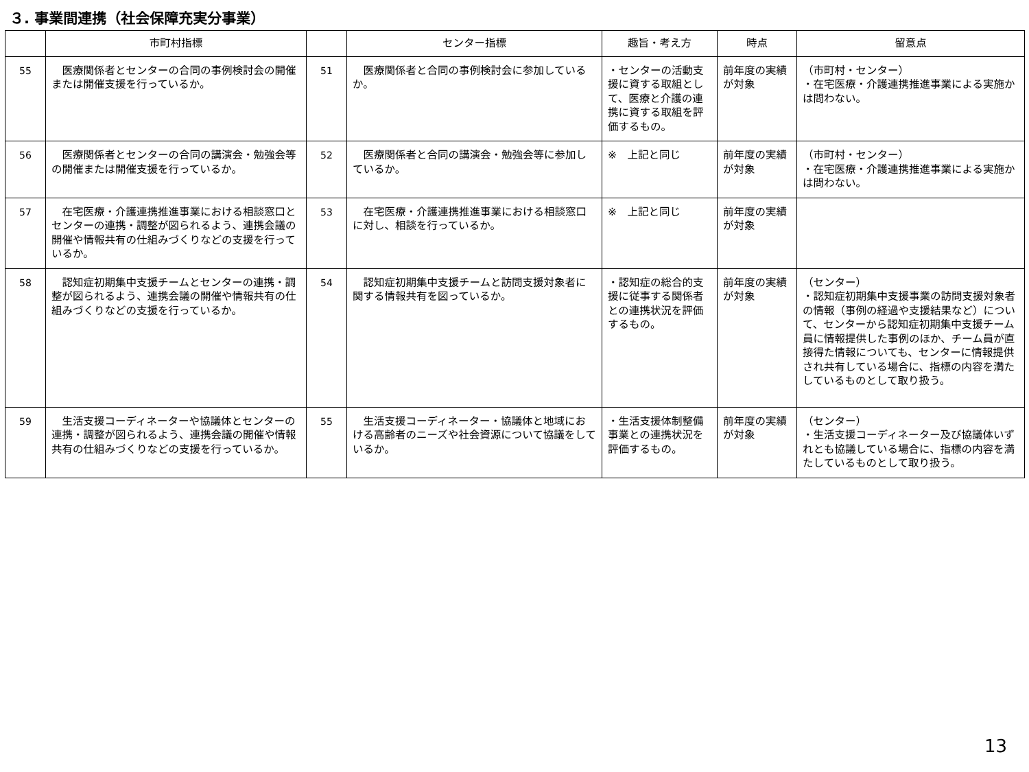３. 事業間連携（社会保障充実分事業）
| | 市町村指標 | | センター指標 | 趣旨・考え方 | 時点 | 留意点 |
| --- | --- | --- | --- | --- | --- | --- |
| 55 | 医療関係者とセンターの合同の事例検討会の開催または開催支援を行っているか。 | 51 | 医療関係者と合同の事例検討会に参加しているか。 | ・センターの活動支援に資する取組として、医療と介護の連携に資する取組を評価するもの。 | 前年度の実績が対象 | （市町村・センター） ・在宅医療・介護連携推進事業による実施かは問わない。 |
| 56 | 医療関係者とセンターの合同の講演会・勉強会等の開催または開催支援を行っているか。 | 52 | 医療関係者と合同の講演会・勉強会等に参加しているか。 | ※ 上記と同じ | 前年度の実績が対象 | （市町村・センター） ・在宅医療・介護連携推進事業による実施かは問わない。 |
| 57 | 在宅医療・介護連携推進事業における相談窓口とセンターの連携・調整が図られるよう、連携会議の開催や情報共有の仕組みづくりなどの支援を行っているか。 | 53 | 在宅医療・介護連携推進事業における相談窓口に対し、相談を行っているか。 | ※ 上記と同じ | 前年度の実績が対象 | |
| 58 | 認知症初期集中支援チームとセンターの連携・調整が図られるよう、連携会議の開催や情報共有の仕組みづくりなどの支援を行っているか。 | 54 | 認知症初期集中支援チームと訪問支援対象者に関する情報共有を図っているか。 | ・認知症の総合的支援に従事する関係者との連携状況を評価するもの。 | 前年度の実績が対象 | （センター） ・認知症初期集中支援事業の訪問支援対象者の情報（事例の経過や支援結果など）について、センターから認知症初期集中支援チーム員に情報提供した事例のほか、チーム員が直接得た情報についても、センターに情報提供され共有している場合に、指標の内容を満たしているものとして取り扱う。 |
| 59 | 生活支援コーディネーターや協議体とセンターの連携・調整が図られるよう、連携会議の開催や情報共有の仕組みづくりなどの支援を行っているか。 | 55 | 生活支援コーディネーター・協議体と地域における高齢者のニーズや社会資源について協議をしているか。 | ・生活支援体制整備事業との連携状況を評価するもの。 | 前年度の実績が対象 | （センター） ・生活支援コーディネーター及び協議体いずれとも協議している場合に、指標の内容を満たしているものとして取り扱う。 |
13